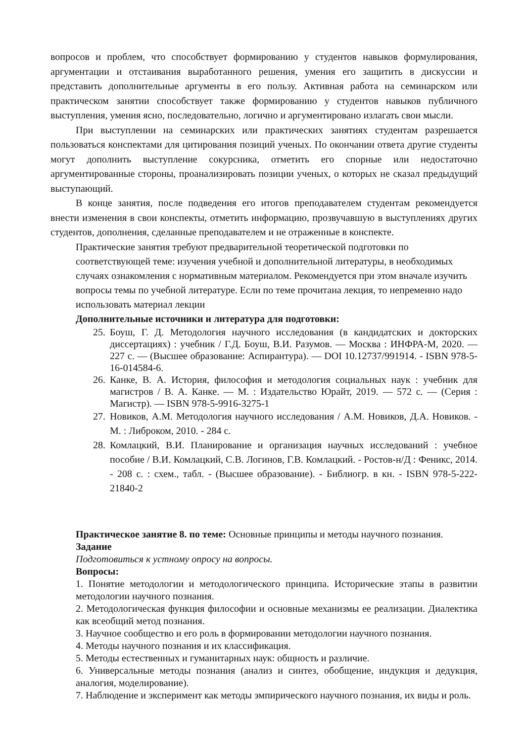вопросов и проблем, что способствует формированию у студентов навыков формулирования, аргументации и отстаивания выработанного решения, умения его защитить в дискуссии и представить дополнительные аргументы в его пользу. Активная работа на семинарском или практическом занятии способствует также формированию у студентов навыков публичного выступления, умения ясно, последовательно, логично и аргументировано излагать свои мысли.
При выступлении на семинарских или практических занятиях студентам разрешается пользоваться конспектами для цитирования позиций ученых. По окончании ответа другие студенты могут дополнить выступление сокурсника, отметить его спорные или недостаточно аргументированные стороны, проанализировать позиции ученых, о которых не сказал предыдущий выступающий.
В конце занятия, после подведения его итогов преподавателем студентам рекомендуется внести изменения в свои конспекты, отметить информацию, прозвучавшую в выступлениях других студентов, дополнения, сделанные преподавателем и не отраженные в конспекте.
Практические занятия требуют предварительной теоретической подготовки по соответствующей теме: изучения учебной и дополнительной литературы, в необходимых случаях ознакомления с нормативным материалом. Рекомендуется при этом вначале изучить вопросы темы по учебной литературе. Если по теме прочитана лекция, то непременно надо использовать материал лекции
Дополнительные источники и литература для подготовки:
25. Боуш, Г. Д. Методология научного исследования (в кандидатских и докторских диссертациях) : учебник / Г.Д. Боуш, В.И. Разумов. — Москва : ИНФРА-М, 2020. — 227 с. — (Высшее образование: Аспирантура). — DOI 10.12737/991914. - ISBN 978-5-16-014584-6.
26. Канке, В. А. История, философия и методология социальных наук : учебник для магистров / В. А. Канке. — М. : Издательство Юрайт, 2019. — 572 с. — (Серия : Магистр). — ISBN 978-5-9916-3275-1
27. Новиков, А.М. Методология научного исследования / А.М. Новиков, Д.А. Новиков. - М. : Либроком, 2010. - 284 с.
28. Комлацкий, В.И. Планирование и организация научных исследований : учебное пособие / В.И. Комлацкий, С.В. Логинов, Г.В. Комлацкий. - Ростов-н/Д : Феникс, 2014. - 208 с. : схем., табл. - (Высшее образование). - Библиогр. в кн. - ISBN 978-5-222-21840-2
Практическое занятие 8. по теме: Основные принципы и методы научного познания.
Задание
Подготовиться к устному опросу на вопросы.
Вопросы:
1. Понятие методологии и методологического принципа. Исторические этапы в развитии методологии научного познания.
2. Методологическая функция философии и основные механизмы ее реализации. Диалектика как всеобщий метод познания.
3. Научное сообщество и его роль в формировании методологии научного познания.
4. Методы научного познания и их классификация.
5. Методы естественных и гуманитарных наук: общность и различие.
6. Универсальные методы познания (анализ и синтез, обобщение, индукция и дедукция, аналогия, моделирование).
7. Наблюдение и эксперимент как методы эмпирического научного познания, их виды и роль.